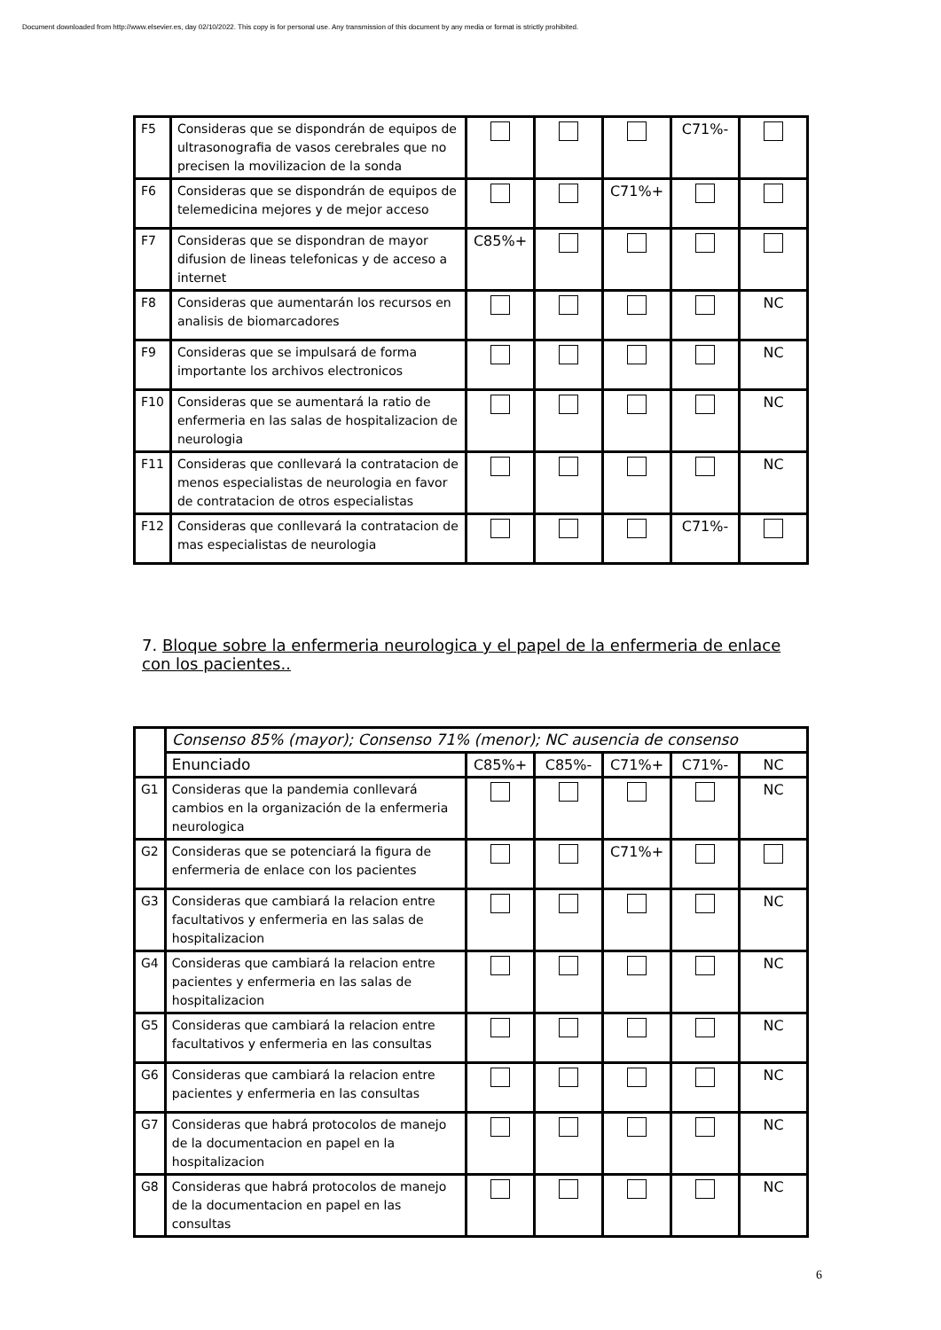Document downloaded from http://www.elsevier.es, day 02/10/2022. This copy is for personal use. Any transmission of this document by any media or format is strictly prohibited.
| F5 | Consideras que se dispondrán de equipos de ultrasonografia de vasos cerebrales que no precisen la movilizacion de la sonda | | | | C71%- | |
| F6 | Consideras que se dispondrán de equipos de telemedicina mejores y de mejor acceso | | | C71%+ | | |
| F7 | Consideras que se dispondran de mayor difusion de lineas telefonicas y de acceso a internet | C85%+ | | | | |
| F8 | Consideras que aumentarán los recursos en analisis de biomarcadores | | | | | NC |
| F9 | Consideras que se impulsará de forma importante los archivos electronicos | | | | | NC |
| F10 | Consideras que se aumentará la ratio de enfermeria en las salas de hospitalizacion de neurologia | | | | | NC |
| F11 | Consideras que conllevará la contratacion de menos especialistas de neurologia en favor de contratacion de otros especialistas | | | | | NC |
| F12 | Consideras que conllevará la contratacion de mas especialistas de neurologia | | | | C71%- | |
7. Bloque sobre la enfermeria neurologica y el papel de la enfermeria de enlace con los pacientes..
| | Consenso 85% (mayor); Consenso 71% (menor); NC ausencia de consenso | | | | | |
| | Enunciado | C85%+ | C85%- | C71%+ | C71%- | NC |
| G1 | Consideras que la pandemia conllevará cambios en la organización de la enfermeria neurologica | | | | | NC |
| G2 | Consideras que se potenciará la figura de enfermeria de enlace con los pacientes | | | C71%+ | | |
| G3 | Consideras que cambiará la relacion entre facultativos y enfermeria en las salas de hospitalizacion | | | | | NC |
| G4 | Consideras que cambiará la relacion entre pacientes y enfermeria en las salas de hospitalizacion | | | | | NC |
| G5 | Consideras que cambiará la relacion entre facultativos y enfermeria en las consultas | | | | | NC |
| G6 | Consideras que cambiará la relacion entre pacientes y enfermeria en las consultas | | | | | NC |
| G7 | Consideras que habrá protocolos de manejo de la documentacion en papel en la hospitalizacion | | | | | NC |
| G8 | Consideras que habrá protocolos de manejo de la documentacion en papel en las consultas | | | | | NC |
6